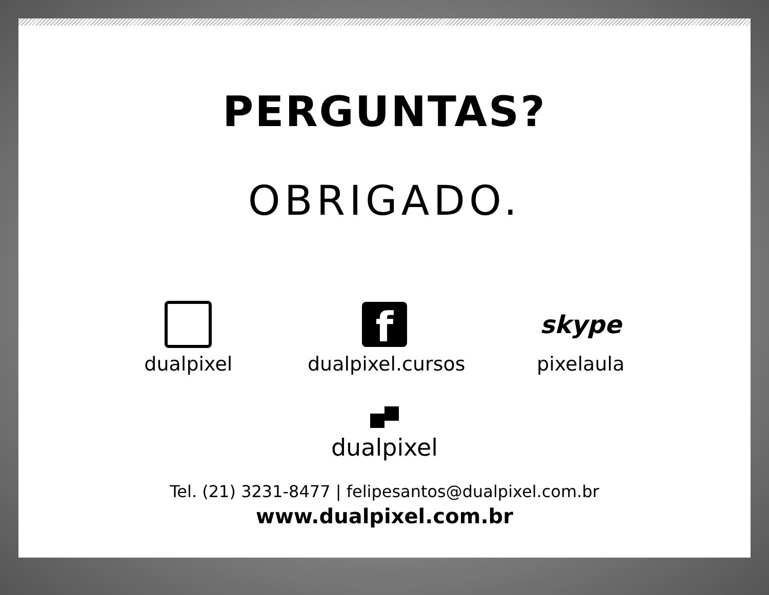PERGUNTAS?
OBRIGADO.
dualpixel
f
dualpixel.cursos
skype
pixelaula
dualpixel
Tel. (21) 3231-8477 | felipesantos@dualpixel.com.br
www.dualpixel.com.br